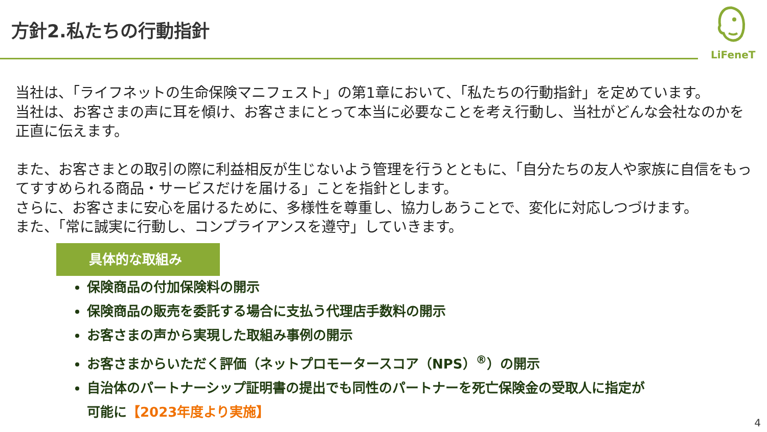方針2.私たちの行動指針
LiFeneT
当社は、「ライフネットの生命保険マニフェスト」の第1章において、「私たちの行動指針」を定めています。
当社は、お客さまの声に耳を傾け、お客さまにとって本当に必要なことを考え行動し、当社がどんな会社なのかを正直に伝えます。
また、お客さまとの取引の際に利益相反が生じないよう管理を行うとともに、「自分たちの友人や家族に自信をもってすすめられる商品・サービスだけを届ける」ことを指針とします。
さらに、お客さまに安心を届けるために、多様性を尊重し、協力しあうことで、変化に対応しつづけます。
また、「常に誠実に行動し、コンプライアンスを遵守」していきます。
具体的な取組み
保険商品の付加保険料の開示
保険商品の販売を委託する場合に支払う代理店手数料の開示
お客さまの声から実現した取組み事例の開示
お客さまからいただく評価（ネットプロモータースコア（NPS）<sup>®</sup>）の開示
自治体のパートナーシップ証明書の提出でも同性のパートナーを死亡保険金の受取人に指定が
可能に【2023年度より実施】
4